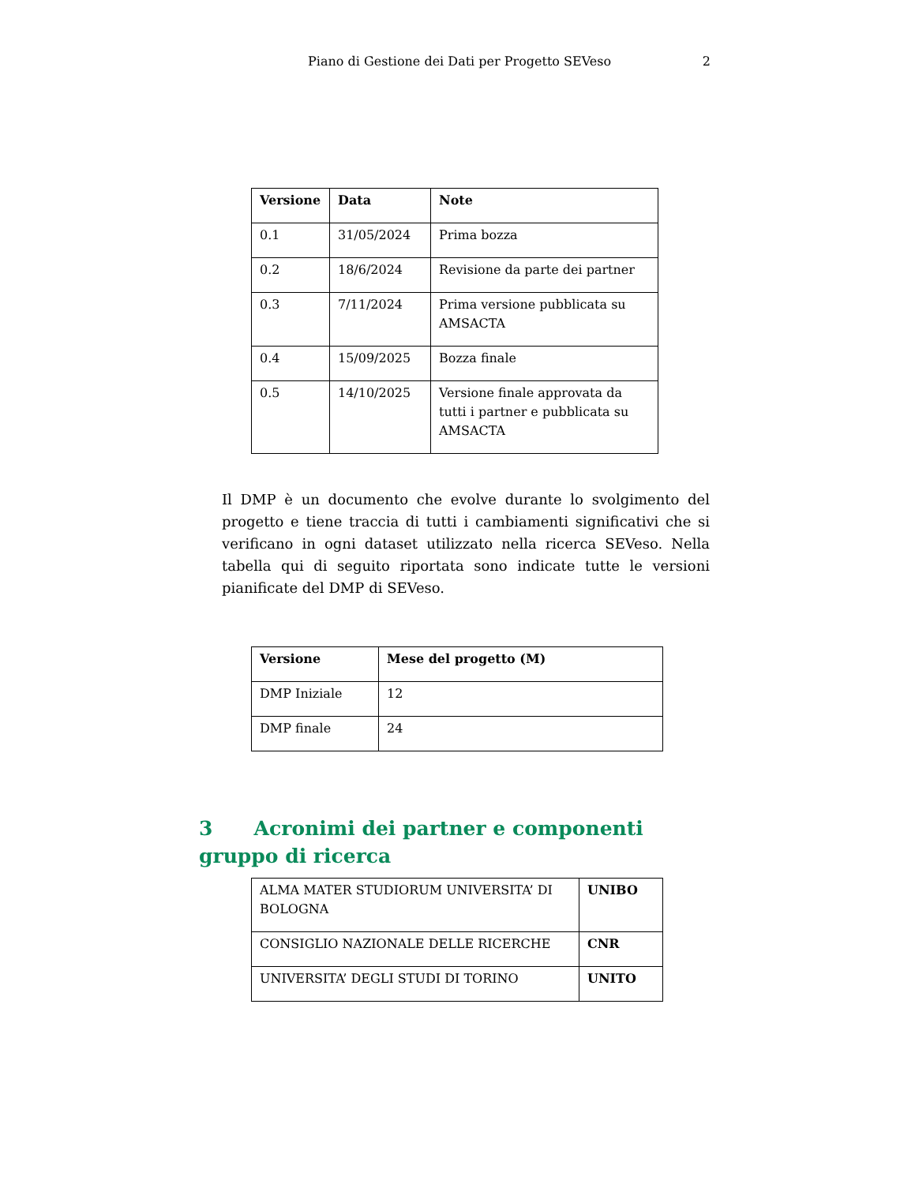Piano di Gestione dei Dati per Progetto SEVeso 2
| Versione | Data | Note |
| --- | --- | --- |
| 0.1 | 31/05/2024 | Prima bozza |
| 0.2 | 18/6/2024 | Revisione da parte dei partner |
| 0.3 | 7/11/2024 | Prima versione pubblicata su AMSACTA |
| 0.4 | 15/09/2025 | Bozza finale |
| 0.5 | 14/10/2025 | Versione finale approvata da tutti i partner e pubblicata su AMSACTA |
Il DMP è un documento che evolve durante lo svolgimento del progetto e tiene traccia di tutti i cambiamenti significativi che si verificano in ogni dataset utilizzato nella ricerca SEVeso. Nella tabella qui di seguito riportata sono indicate tutte le versioni pianificate del DMP di SEVeso.
| Versione | Mese del progetto (M) |
| --- | --- |
| DMP Iniziale | 12 |
| DMP finale | 24 |
3 Acronimi dei partner e componenti gruppo di ricerca
| ALMA MATER STUDIORUM UNIVERSITA’ DI BOLOGNA | UNIBO |
| CONSIGLIO NAZIONALE DELLE RICERCHE | CNR |
| UNIVERSITA’ DEGLI STUDI DI TORINO | UNITO |